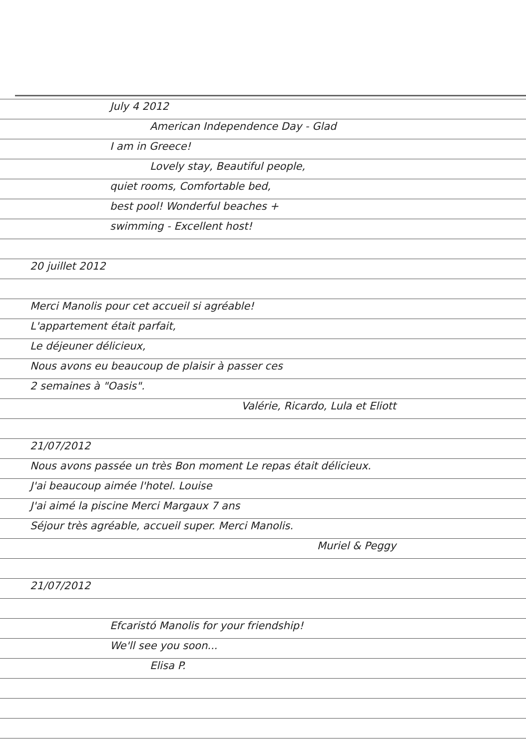July 4 2012
American Independence Day - Glad
I am in Greece!
Lovely stay, Beautiful people,
quiet rooms, Comfortable bed,
best pool! Wonderful beaches +
swimming - Excellent host!
20 juillet 2012
Merci Manolis pour cet accueil si agréable!
L'appartement était parfait,
Le déjeuner délicieux,
Nous avons eu beaucoup de plaisir à passer ces
2 semaines à "Oasis".
Valérie, Ricardo, Lula et Eliott
21/07/2012
Nous avons passée un très Bon moment Le repas était délicieux.
J'ai beaucoup aimée l'hotel. Louise
J'ai aimé la piscine Merci Margaux 7 ans
Séjour très agréable, accueil super. Merci Manolis.
Muriel & Peggy
21/07/2012
Efcaristó Manolis for your friendship!
We'll see you soon...
Elisa P.